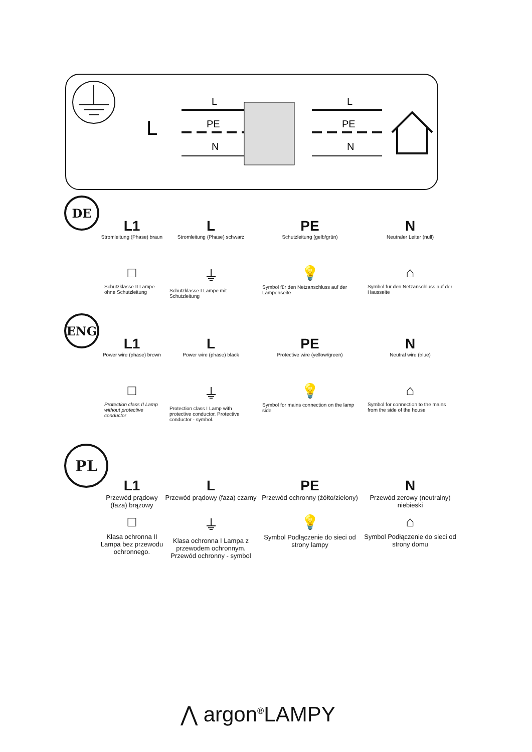L
L
PE
N
L
PE
N
DE
L1
Stromleitung (Phase) braun
L
Stromleitung (Phase) schwarz
PE
Schutzleitung (gelb/grün)
N
Neutraler Leiter (null)
□
Schutzklasse II Lampe ohne Schutzleitung
⏚
Schutzklasse I Lampe mit Schutzleitung
💡
Symbol für den Netzanschluss auf der Lampenseite
⌂
Symbol für den Netzanschluss auf der Hausseite
ENG
L1
Power wire (phase) brown
L
Power wire (phase) black
PE
Protective wire (yellow/green)
N
Neutral wire (blue)
□
Protection class II Lamp without protective conductor
⏚
Protection class I Lamp with protective conductor. Protective conductor - symbol.
💡
Symbol for mains connection on the lamp side
⌂
Symbol for connection to the mains from the side of the house
PL
L1
Przewód prądowy (faza) brązowy
L
Przewód prądowy (faza) czarny
PE
Przewód ochronny (żółto/zielony)
N
Przewód zerowy (neutralny) niebieski
□
Klasa ochronna II Lampa bez przewodu ochronnego.
⏚
Klasa ochronna I Lampa z przewodem ochronnym. Przewód ochronny - symbol
💡
Symbol Podłączenie do sieci od strony lampy
⌂
Symbol Podłączenie do sieci od strony domu
⋀ argon<sup>®</sup>LAMPY